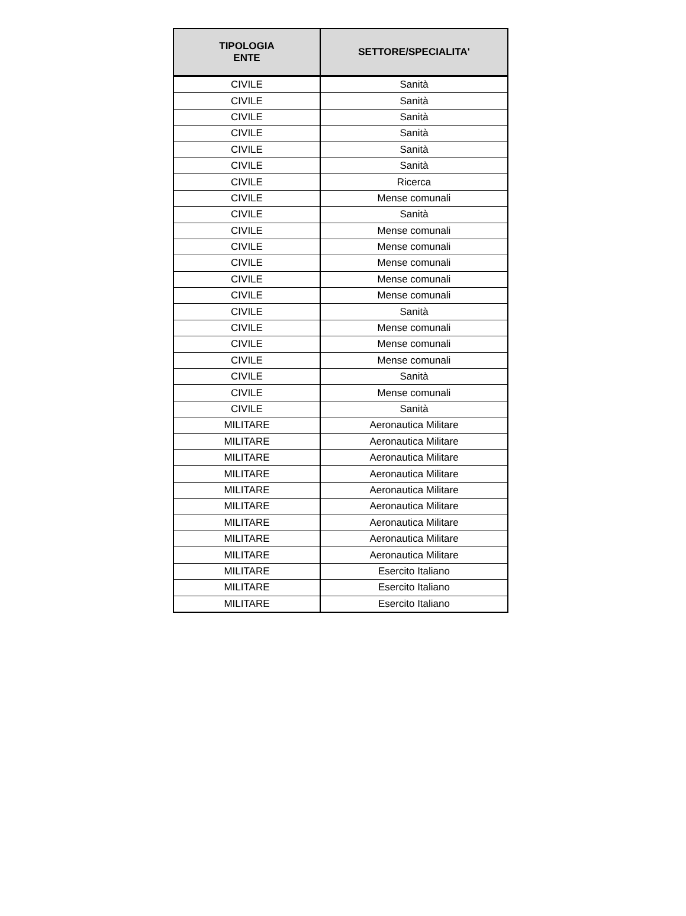| TIPOLOGIA ENTE | SETTORE/SPECIALITA' |
| --- | --- |
| CIVILE | Sanità |
| CIVILE | Sanità |
| CIVILE | Sanità |
| CIVILE | Sanità |
| CIVILE | Sanità |
| CIVILE | Sanità |
| CIVILE | Ricerca |
| CIVILE | Mense comunali |
| CIVILE | Sanità |
| CIVILE | Mense comunali |
| CIVILE | Mense comunali |
| CIVILE | Mense comunali |
| CIVILE | Mense comunali |
| CIVILE | Mense comunali |
| CIVILE | Sanità |
| CIVILE | Mense comunali |
| CIVILE | Mense comunali |
| CIVILE | Mense comunali |
| CIVILE | Sanità |
| CIVILE | Mense comunali |
| CIVILE | Sanità |
| MILITARE | Aeronautica Militare |
| MILITARE | Aeronautica Militare |
| MILITARE | Aeronautica Militare |
| MILITARE | Aeronautica Militare |
| MILITARE | Aeronautica Militare |
| MILITARE | Aeronautica Militare |
| MILITARE | Aeronautica Militare |
| MILITARE | Aeronautica Militare |
| MILITARE | Aeronautica Militare |
| MILITARE | Esercito Italiano |
| MILITARE | Esercito Italiano |
| MILITARE | Esercito Italiano |